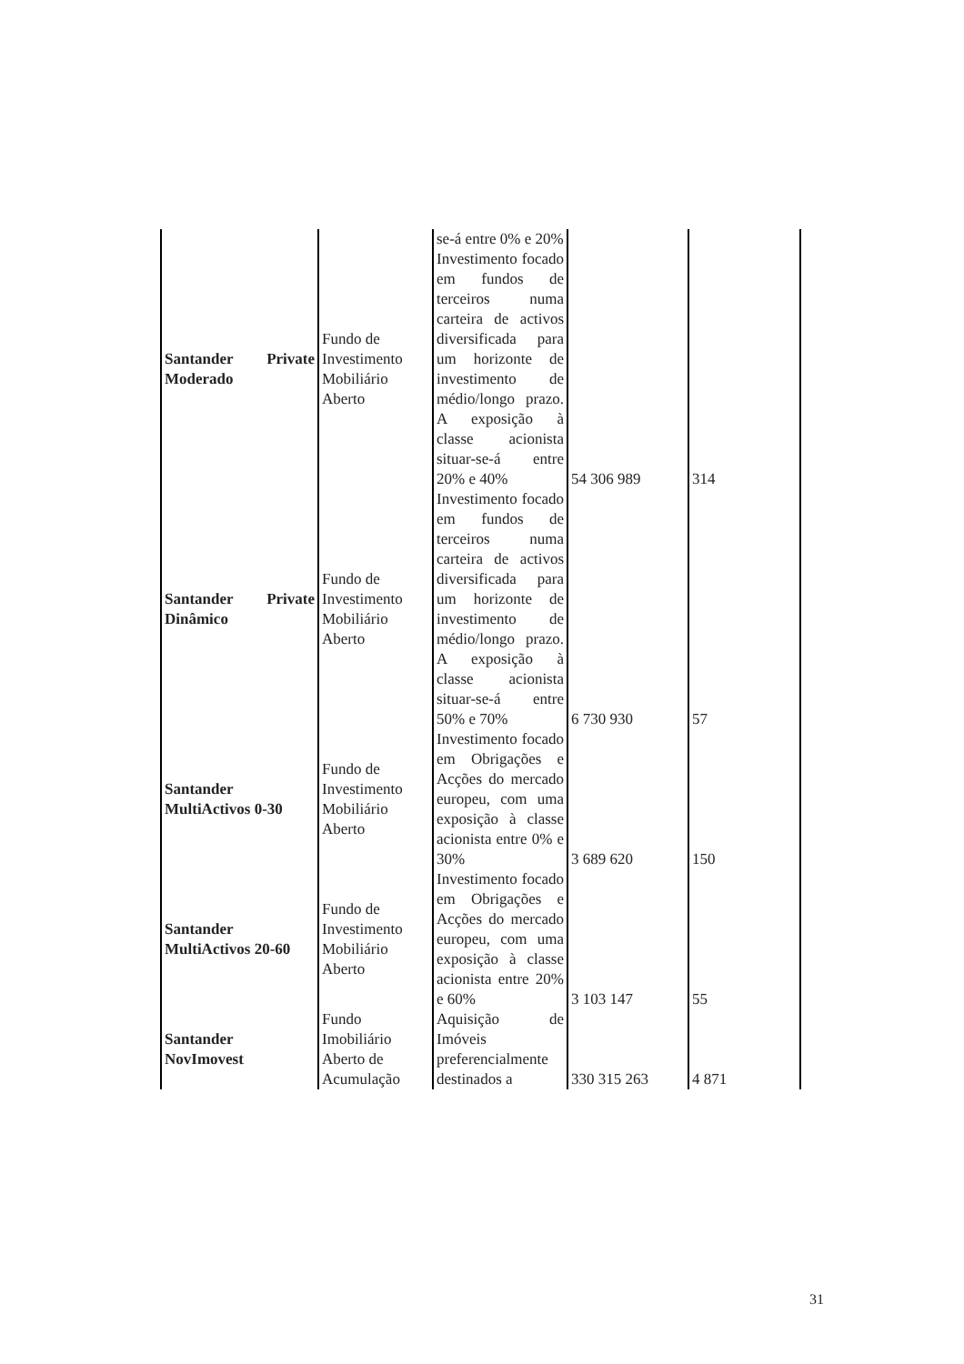| | | se-á entre 0% e 20% | | |
| Santander Private Moderado | Fundo de Investimento Mobiliário Aberto | Investimento focado em fundos de terceiros numa carteira de activos diversificada para um horizonte de investimento de médio/longo prazo. A exposição à classe acionista situar-se-á entre 20% e 40% | 54 306 989 | 314 |
| Santander Private Dinâmico | Fundo de Investimento Mobiliário Aberto | Investimento focado em fundos de terceiros numa carteira de activos diversificada para um horizonte de investimento de médio/longo prazo. A exposição à classe acionista situar-se-á entre 50% e 70% | 6 730 930 | 57 |
| Santander MultiActivos 0-30 | Fundo de Investimento Mobiliário Aberto | Investimento focado em Obrigações e Acções do mercado europeu, com uma exposição à classe acionista entre 0% e 30% | 3 689 620 | 150 |
| Santander MultiActivos 20-60 | Fundo de Investimento Mobiliário Aberto | Investimento focado em Obrigações e Acções do mercado europeu, com uma exposição à classe acionista entre 20% e 60% | 3 103 147 | 55 |
| Santander NovImovest | Fundo Imobiliário Aberto de Acumulação | Aquisição de Imóveis preferencialmente destinados a | 330 315 263 | 4 871 |
31